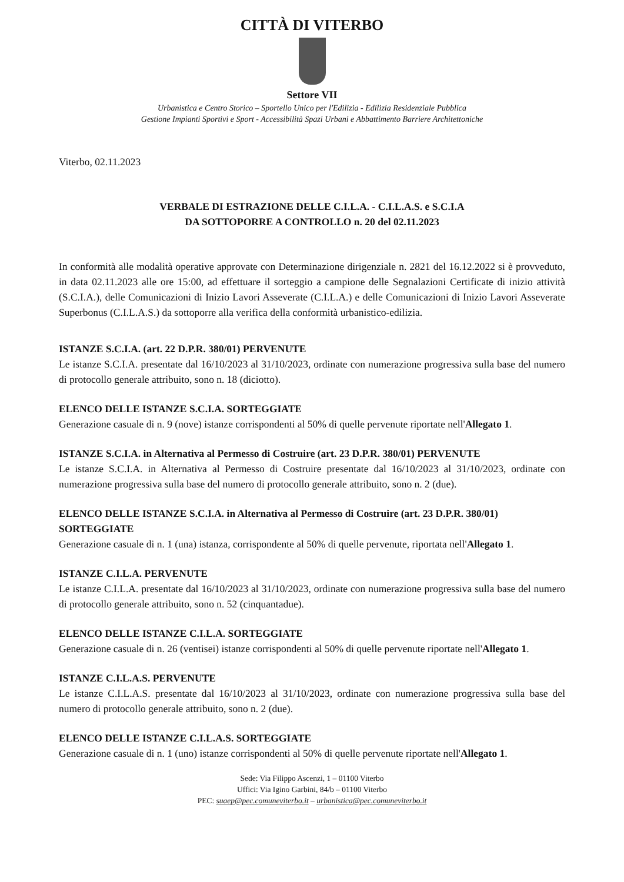CITTÀ DI VITERBO
Settore VII
Urbanistica e Centro Storico – Sportello Unico per l'Edilizia - Edilizia Residenziale Pubblica
Gestione Impianti Sportivi e Sport - Accessibilità Spazi Urbani e Abbattimento Barriere Architettoniche
Viterbo, 02.11.2023
VERBALE DI ESTRAZIONE DELLE C.I.L.A. - C.I.L.A.S. e S.C.I.A
DA SOTTOPORRE A CONTROLLO n. 20 del 02.11.2023
In conformità alle modalità operative approvate con Determinazione dirigenziale n. 2821 del 16.12.2022 si è provveduto, in data 02.11.2023 alle ore 15:00, ad effettuare il sorteggio a campione delle Segnalazioni Certificate di inizio attività (S.C.I.A.), delle Comunicazioni di Inizio Lavori Asseverate (C.I.L.A.) e delle Comunicazioni di Inizio Lavori Asseverate Superbonus (C.I.L.A.S.) da sottoporre alla verifica della conformità urbanistico-edilizia.
ISTANZE S.C.I.A. (art. 22 D.P.R. 380/01) PERVENUTE
Le istanze S.C.I.A. presentate dal 16/10/2023 al 31/10/2023, ordinate con numerazione progressiva sulla base del numero di protocollo generale attribuito, sono n. 18 (diciotto).
ELENCO DELLE ISTANZE S.C.I.A. SORTEGGIATE
Generazione casuale di n. 9 (nove) istanze corrispondenti al 50% di quelle pervenute riportate nell'Allegato 1.
ISTANZE S.C.I.A. in Alternativa al Permesso di Costruire (art. 23 D.P.R. 380/01) PERVENUTE
Le istanze S.C.I.A. in Alternativa al Permesso di Costruire presentate dal 16/10/2023 al 31/10/2023, ordinate con numerazione progressiva sulla base del numero di protocollo generale attribuito, sono n. 2 (due).
ELENCO DELLE ISTANZE S.C.I.A. in Alternativa al Permesso di Costruire (art. 23 D.P.R. 380/01) SORTEGGIATE
Generazione casuale di n. 1 (una) istanza, corrispondente al 50% di quelle pervenute, riportata nell'Allegato 1.
ISTANZE C.I.L.A. PERVENUTE
Le istanze C.I.L.A. presentate dal 16/10/2023 al 31/10/2023, ordinate con numerazione progressiva sulla base del numero di protocollo generale attribuito, sono n. 52 (cinquantadue).
ELENCO DELLE ISTANZE C.I.L.A. SORTEGGIATE
Generazione casuale di n. 26 (ventisei) istanze corrispondenti al 50% di quelle pervenute riportate nell'Allegato 1.
ISTANZE C.I.L.A.S. PERVENUTE
Le istanze C.I.L.A.S. presentate dal 16/10/2023 al 31/10/2023, ordinate con numerazione progressiva sulla base del numero di protocollo generale attribuito, sono n. 2 (due).
ELENCO DELLE ISTANZE C.I.L.A.S. SORTEGGIATE
Generazione casuale di n. 1 (uno) istanze corrispondenti al 50% di quelle pervenute riportate nell'Allegato 1.
Sede: Via Filippo Ascenzi, 1 – 01100 Viterbo
Uffici: Via Igino Garbini, 84/b – 01100 Viterbo
PEC: suaep@pec.comuneviterbo.it – urbanistica@pec.comuneviterbo.it